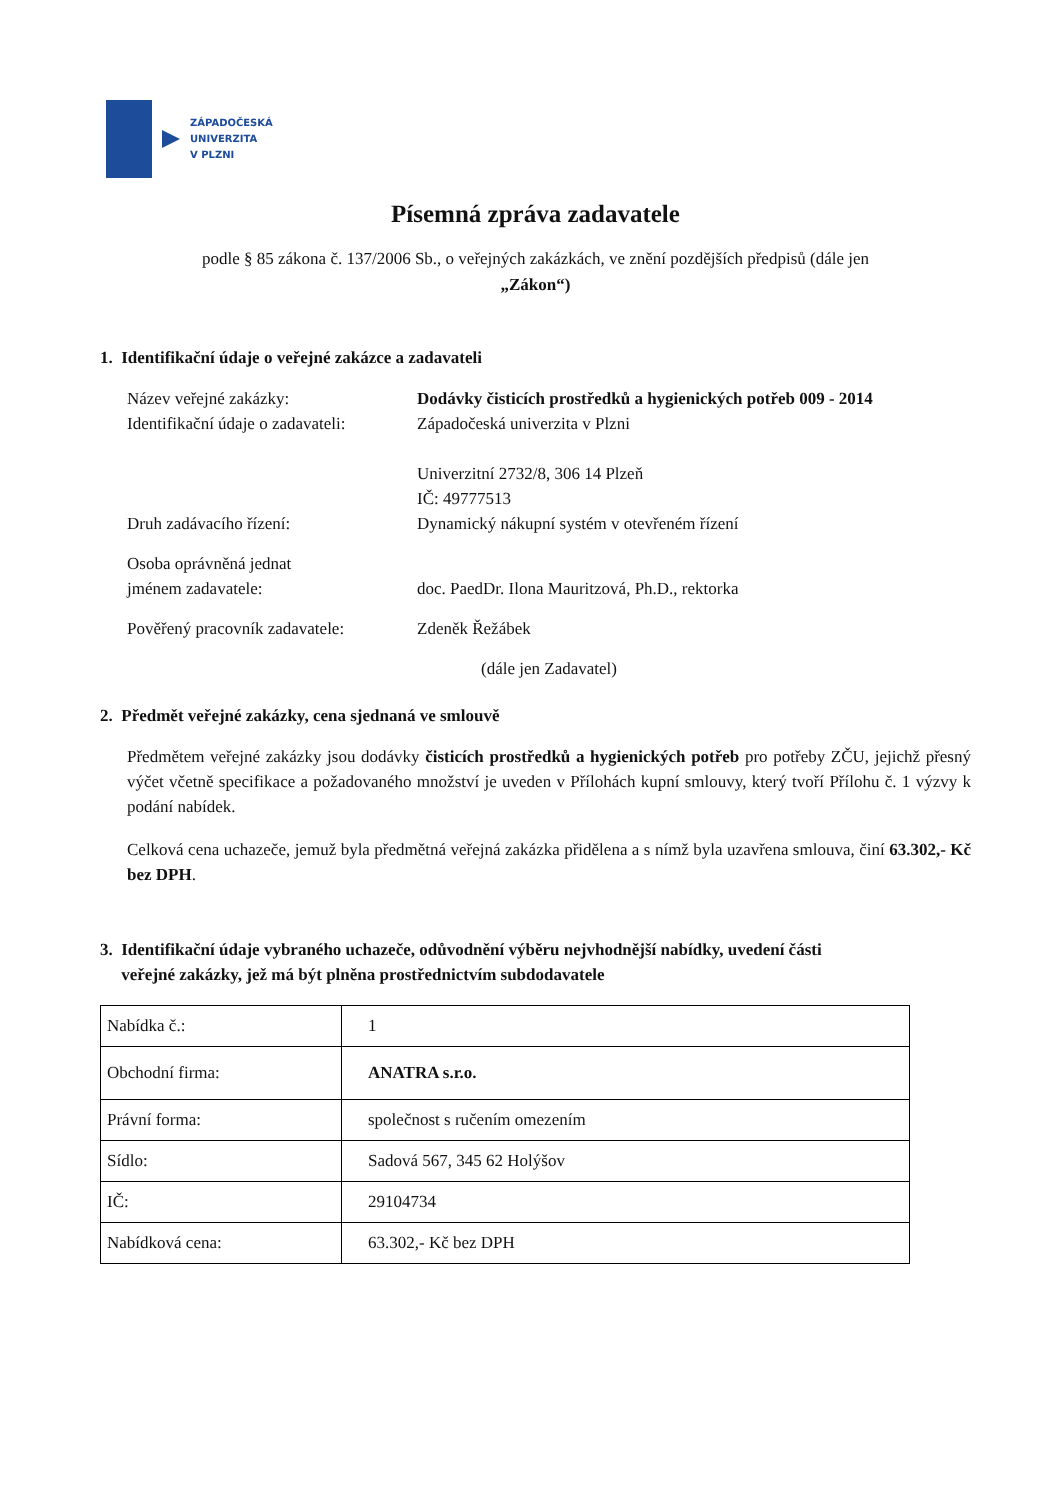ZÁPADOČESKÁ
UNIVERZITA
V PLZNI
Písemná zpráva zadavatele
podle § 85 zákona č. 137/2006 Sb., o veřejných zakázkách, ve znění pozdějších předpisů (dále jen
„Zákon“)
1. Identifikační údaje o veřejné zakázce a zadavateli
Název veřejné zakázky: Dodávky čisticích prostředků a hygienických potřeb 009 - 2014
Identifikační údaje o zadavateli:
Západočeská univerzita v Plzni
Univerzitní 2732/8, 306 14 Plzeň
IČ: 49777513
Druh zadávacího řízení: Dynamický nákupní systém v otevřeném řízení
Osoba oprávněná jednat
jménem zadavatele:
doc. PaedDr. Ilona Mauritzová, Ph.D., rektorka
Pověřený pracovník zadavatele:
Zdeněk Řežábek
(dále jen Zadavatel)
2. Předmět veřejné zakázky, cena sjednaná ve smlouvě
Předmětem veřejné zakázky jsou dodávky čisticích prostředků a hygienických potřeb pro potřeby ZČU, jejichž přesný výčet včetně specifikace a požadovaného množství je uveden v Přílohách kupní smlouvy, který tvoří Přílohu č. 1 výzvy k podání nabídek.
Celková cena uchazeče, jemuž byla předmětná veřejná zakázka přidělena a s nímž byla uzavřena smlouva, činí 63.302,- Kč bez DPH.
3. Identifikační údaje vybraného uchazeče, odůvodnění výběru nejvhodnější nabídky, uvedení části
veřejné zakázky, jež má být plněna prostřednictvím subdodavatele
| Nabídka č.: | 1 |
| Obchodní firma: | ANATRA s.r.o. |
| Právní forma: | společnost s ručením omezením |
| Sídlo: | Sadová 567, 345 62 Holýšov |
| IČ: | 29104734 |
| Nabídková cena: | 63.302,- Kč bez DPH |